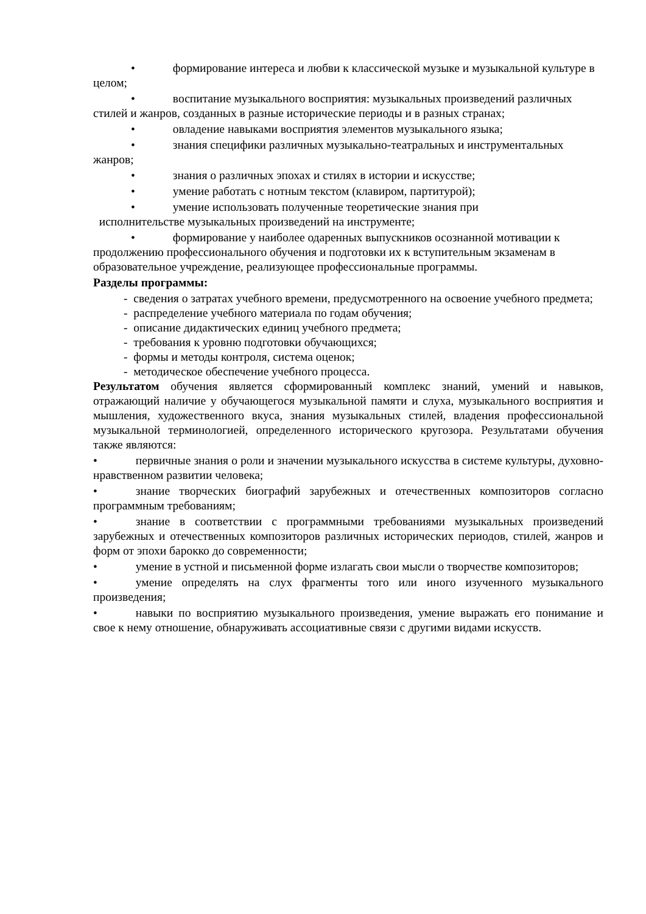• формирование интереса и любви к классической музыке и музыкальной культуре в целом;
• воспитание музыкального восприятия: музыкальных произведений различных стилей и жанров, созданных в разные исторические периоды и в разных странах;
• овладение навыками восприятия элементов музыкального языка;
• знания специфики различных музыкально-театральных и инструментальных жанров;
• знания о различных эпохах и стилях в истории и искусстве;
• умение работать с нотным текстом (клавиром, партитурой);
• умение использовать полученные теоретические знания при
исполнительстве музыкальных произведений на инструменте;
• формирование у наиболее одаренных выпускников осознанной мотивации к продолжению профессионального обучения и подготовки их к вступительным экзаменам в образовательное учреждение, реализующее профессиональные программы.
Разделы программы:
- сведения о затратах учебного времени, предусмотренного на освоение учебного предмета;
- распределение учебного материала по годам обучения;
- описание дидактических единиц учебного предмета;
- требования к уровню подготовки обучающихся;
- формы и методы контроля, система оценок;
- методическое обеспечение учебного процесса.
Результатом обучения является сформированный комплекс знаний, умений и навыков, отражающий наличие у обучающегося музыкальной памяти и слуха, музыкального восприятия и мышления, художественного вкуса, знания музыкальных стилей, владения профессиональной музыкальной терминологией, определенного исторического кругозора. Результатами обучения также являются:
• первичные знания о роли и значении музыкального искусства в системе культуры, духовно-нравственном развитии человека;
• знание творческих биографий зарубежных и отечественных композиторов согласно программным требованиям;
• знание в соответствии с программными требованиями музыкальных произведений зарубежных и отечественных композиторов различных исторических периодов, стилей, жанров и форм от эпохи барокко до современности;
• умение в устной и письменной форме излагать свои мысли о творчестве композиторов;
• умение определять на слух фрагменты того или иного изученного музыкального произведения;
• навыки по восприятию музыкального произведения, умение выражать его понимание и свое к нему отношение, обнаруживать ассоциативные связи с другими видами искусств.